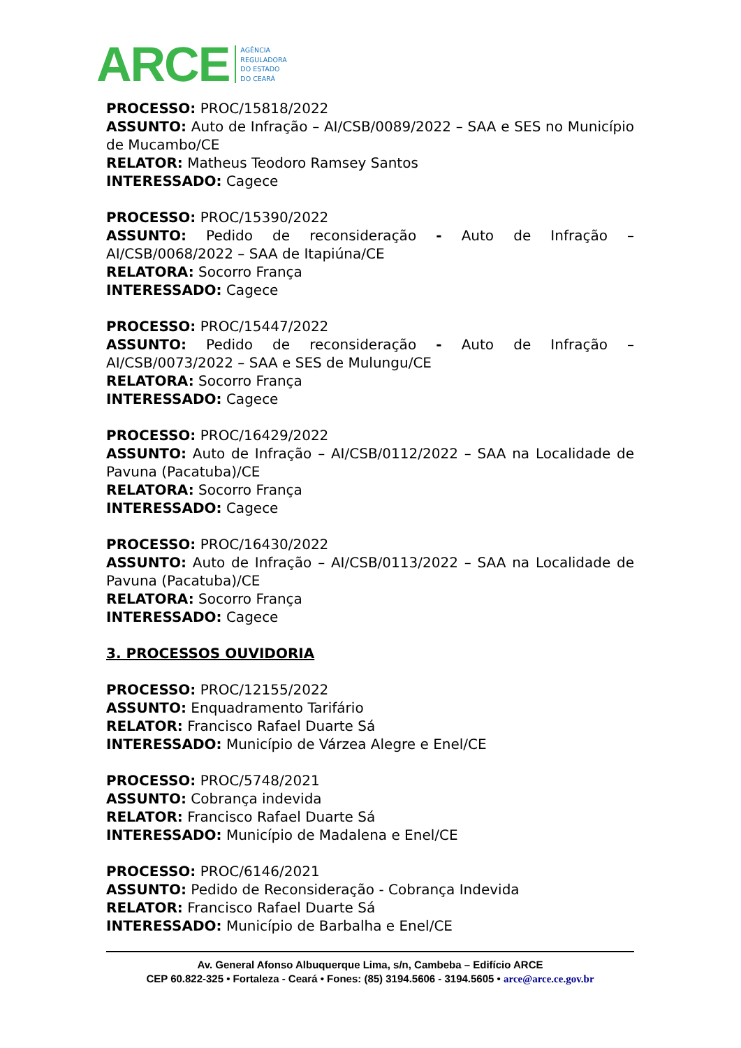ARCE
AGÊNCIA
REGULADORA
DO ESTADO
DO CEARÁ
PROCESSO: PROC/15818/2022
ASSUNTO: Auto de Infração – AI/CSB/0089/2022 – SAA e SES no Município de Mucambo/CE
RELATOR: Matheus Teodoro Ramsey Santos
INTERESSADO: Cagece
PROCESSO: PROC/15390/2022
ASSUNTO: Pedido de reconsideração - Auto de Infração – AI/CSB/0068/2022 – SAA de Itapiúna/CE
RELATORA: Socorro França
INTERESSADO: Cagece
PROCESSO: PROC/15447/2022
ASSUNTO: Pedido de reconsideração - Auto de Infração – AI/CSB/0073/2022 – SAA e SES de Mulungu/CE
RELATORA: Socorro França
INTERESSADO: Cagece
PROCESSO: PROC/16429/2022
ASSUNTO: Auto de Infração – AI/CSB/0112/2022 – SAA na Localidade de Pavuna (Pacatuba)/CE
RELATORA: Socorro França
INTERESSADO: Cagece
PROCESSO: PROC/16430/2022
ASSUNTO: Auto de Infração – AI/CSB/0113/2022 – SAA na Localidade de Pavuna (Pacatuba)/CE
RELATORA: Socorro França
INTERESSADO: Cagece
3. PROCESSOS OUVIDORIA
PROCESSO: PROC/12155/2022
ASSUNTO: Enquadramento Tarifário
RELATOR: Francisco Rafael Duarte Sá
INTERESSADO: Município de Várzea Alegre e Enel/CE
PROCESSO: PROC/5748/2021
ASSUNTO: Cobrança indevida
RELATOR: Francisco Rafael Duarte Sá
INTERESSADO: Município de Madalena e Enel/CE
PROCESSO: PROC/6146/2021
ASSUNTO: Pedido de Reconsideração - Cobrança Indevida
RELATOR: Francisco Rafael Duarte Sá
INTERESSADO: Município de Barbalha e Enel/CE
Av. General Afonso Albuquerque Lima, s/n, Cambeba – Edifício ARCE
CEP 60.822-325 • Fortaleza - Ceará • Fones: (85) 3194.5606 - 3194.5605 • arce@arce.ce.gov.br